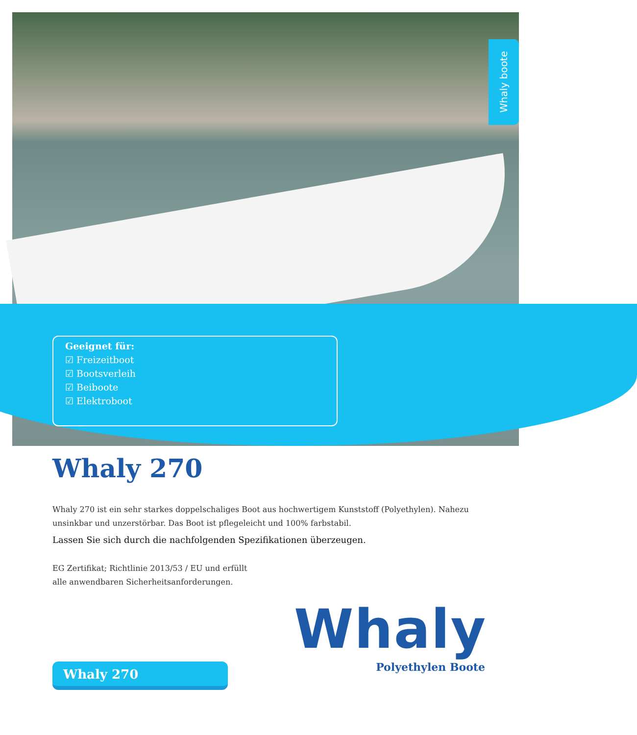Whaly boote
Geeignet für:
☑ Freizeitboot
☑ Bootsverleih
☑ Beiboote
☑ Elektroboot
Whaly 270
Whaly 270 ist ein sehr starkes doppelschaliges Boot aus hochwertigem Kunststoff (Polyethylen). Nahezu unsinkbar und unzerstörbar. Das Boot ist pflegeleicht und 100% farbstabil.
Lassen Sie sich durch die nachfolgenden Spezifikationen überzeugen.
EG Zertifikat; Richtlinie 2013/53 / EU und erfüllt
alle anwendbaren Sicherheitsanforderungen.
Whaly 270
Whaly
Polyethylen Boote